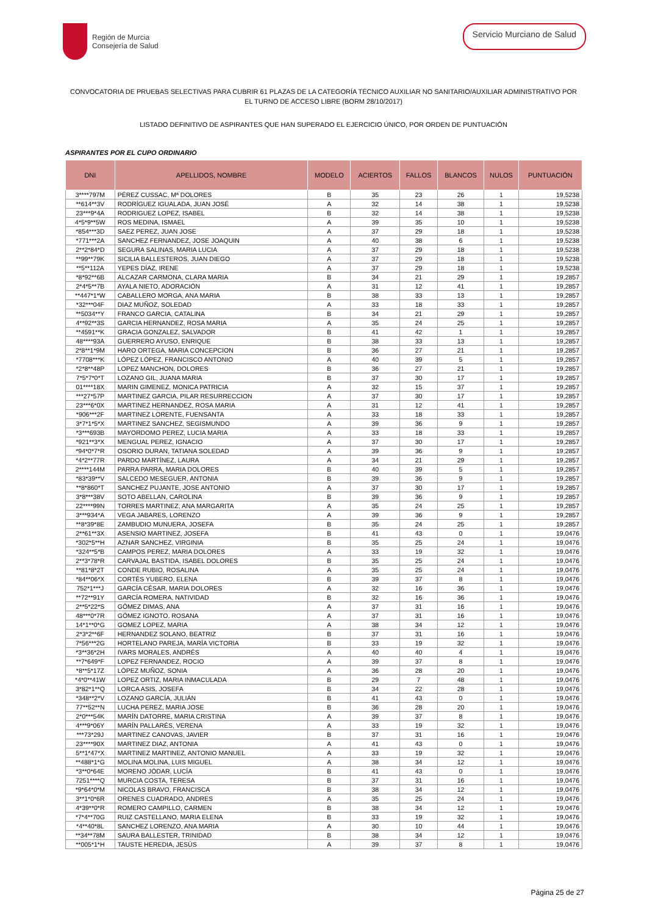Región de Murcia
Consejería de Salud
Servicio Murciano de Salud
CONVOCATORIA DE PRUEBAS SELECTIVAS PARA CUBRIR 61 PLAZAS DE LA CATEGORÍA TÉCNICO AUXILIAR NO SANITARIO/AUXILIAR ADMINISTRATIVO POR EL TURNO DE ACCESO LIBRE (BORM 28/10/2017)
LISTADO DEFINITIVO DE ASPIRANTES QUE HAN SUPERADO EL EJERCICIO ÚNICO, POR ORDEN DE PUNTUACIÓN
ASPIRANTES POR EL CUPO ORDINARIO
| DNI | APELLIDOS, NOMBRE | MODELO | ACIERTOS | FALLOS | BLANCOS | NULOS | PUNTUACIÓN |
| --- | --- | --- | --- | --- | --- | --- | --- |
| 3****797M | PÉREZ CUSSAC, Mª DOLORES | B | 35 | 23 | 26 | 1 | 19,5238 |
| **614**3V | RODRÍGUEZ IGUALADA, JUAN JOSÉ | A | 32 | 14 | 38 | 1 | 19,5238 |
| 23***9*4A | RODRIGUEZ LOPEZ, ISABEL | B | 32 | 14 | 38 | 1 | 19,5238 |
| 4*5*9**5W | ROS MEDINA, ISMAEL | A | 39 | 35 | 10 | 1 | 19,5238 |
| *854***3D | SAEZ PEREZ, JUAN JOSE | A | 37 | 29 | 18 | 1 | 19,5238 |
| *771***2A | SANCHEZ FERNANDEZ, JOSE JOAQUIN | A | 40 | 38 | 6 | 1 | 19,5238 |
| 2**2*84*D | SEGURA SALINAS, MARIA LUCIA | A | 37 | 29 | 18 | 1 | 19,5238 |
| **99**79K | SICILIA BALLESTEROS, JUAN DIEGO | A | 37 | 29 | 18 | 1 | 19,5238 |
| **5**112A | YEPES DÍAZ, IRENE | A | 37 | 29 | 18 | 1 | 19,5238 |
| *8*92**6B | ALCAZAR CARMONA, CLARA MARIA | B | 34 | 21 | 29 | 1 | 19,2857 |
| 2*4*5**7B | AYALA NIETO, ADORACIÓN | A | 31 | 12 | 41 | 1 | 19,2857 |
| **447*1*W | CABALLERO MORGA, ANA MARIA | B | 38 | 33 | 13 | 1 | 19,2857 |
| *32***04F | DIAZ MUÑOZ, SOLEDAD | A | 33 | 18 | 33 | 1 | 19,2857 |
| **5034**Y | FRANCO GARCIA, CATALINA | B | 34 | 21 | 29 | 1 | 19,2857 |
| 4**92**3S | GARCIA HERNANDEZ, ROSA MARIA | A | 35 | 24 | 25 | 1 | 19,2857 |
| **4591**K | GRACIA GONZALEZ, SALVADOR | B | 41 | 42 | 1 | 1 | 19,2857 |
| 48****93A | GUERRERO AYUSO, ENRIQUE | B | 38 | 33 | 13 | 1 | 19,2857 |
| 2*8**1*9M | HARO ORTEGA, MARIA CONCEPCION | B | 36 | 27 | 21 | 1 | 19,2857 |
| *7708***K | LÓPEZ LÓPEZ, FRANCISCO ANTONIO | A | 40 | 39 | 5 | 1 | 19,2857 |
| *2*8**48P | LOPEZ MANCHON, DOLORES | B | 36 | 27 | 21 | 1 | 19,2857 |
| 7*5*7*0*T | LOZANO GIL, JUANA MARIA | B | 37 | 30 | 17 | 1 | 19,2857 |
| 01****18X | MARIN GIMENEZ, MONICA PATRICIA | A | 32 | 15 | 37 | 1 | 19,2857 |
| ***27*57P | MARTINEZ GARCIA, PILAR RESURRECCION | A | 37 | 30 | 17 | 1 | 19,2857 |
| 23***6*0X | MARTINEZ HERNANDEZ, ROSA MARIA | A | 31 | 12 | 41 | 1 | 19,2857 |
| *906***2F | MARTINEZ LORENTE, FUENSANTA | A | 33 | 18 | 33 | 1 | 19,2857 |
| 3*7*1*5*X | MARTINEZ SANCHEZ, SEGISMUNDO | A | 39 | 36 | 9 | 1 | 19,2857 |
| *3***693B | MAYORDOMO PEREZ, LUCIA MARIA | A | 33 | 18 | 33 | 1 | 19,2857 |
| *921**3*X | MENGUAL PEREZ, IGNACIO | A | 37 | 30 | 17 | 1 | 19,2857 |
| *94*0*7*R | OSORIO DURAN, TATIANA SOLEDAD | A | 39 | 36 | 9 | 1 | 19,2857 |
| *4*2**77R | PARDO MARTÍNEZ, LAURA | A | 34 | 21 | 29 | 1 | 19,2857 |
| 2****144M | PARRA PARRA, MARIA DOLORES | B | 40 | 39 | 5 | 1 | 19,2857 |
| *83*39**V | SALCEDO MESEGUER, ANTONIA | B | 39 | 36 | 9 | 1 | 19,2857 |
| **8*860*T | SANCHEZ PUJANTE, JOSE ANTONIO | A | 37 | 30 | 17 | 1 | 19,2857 |
| 3*8***38V | SOTO ABELLAN, CAROLINA | B | 39 | 36 | 9 | 1 | 19,2857 |
| 22****99N | TORRES MARTINEZ, ANA MARGARITA | A | 35 | 24 | 25 | 1 | 19,2857 |
| 3***934*A | VEGA JABARES, LORENZO | A | 39 | 36 | 9 | 1 | 19,2857 |
| **8*39*8E | ZAMBUDIO MUNUERA, JOSEFA | B | 35 | 24 | 25 | 1 | 19,2857 |
| 2**61**3X | ASENSIO MARTINEZ, JOSEFA | B | 41 | 43 | 0 | 1 | 19,0476 |
| *302*5**H | AZNAR SANCHEZ, VIRGINIA | B | 35 | 25 | 24 | 1 | 19,0476 |
| *324**5*B | CAMPOS PEREZ, MARIA DOLORES | A | 33 | 19 | 32 | 1 | 19,0476 |
| 2**3*78*R | CARVAJAL BASTIDA, ISABEL DOLORES | B | 35 | 25 | 24 | 1 | 19,0476 |
| **81*8*2T | CONDE RUBIO, ROSALINA | A | 35 | 25 | 24 | 1 | 19,0476 |
| *84**06*X | CORTÉS YUBERO, ELENA | B | 39 | 37 | 8 | 1 | 19,0476 |
| 752*1***J | GARCÍA CÉSAR, MARIA DOLORES | A | 32 | 16 | 36 | 1 | 19,0476 |
| **72**91Y | GARCÍA ROMERA, NATIVIDAD | B | 32 | 16 | 36 | 1 | 19,0476 |
| 2**5*22*S | GÓMEZ DIMAS, ANA | A | 37 | 31 | 16 | 1 | 19,0476 |
| 48***0*7R | GÓMEZ IGNOTO, ROSANA | A | 37 | 31 | 16 | 1 | 19,0476 |
| 14*1**0*G | GOMEZ LOPEZ, MARIA | A | 38 | 34 | 12 | 1 | 19,0476 |
| 2*3*2**6F | HERNANDEZ SOLANO, BEATRIZ | B | 37 | 31 | 16 | 1 | 19,0476 |
| 7*56***2G | HORTELANO PAREJA, MARÍA VICTORIA | B | 33 | 19 | 32 | 1 | 19,0476 |
| *3**36*2H | IVARS MORALES, ANDRÉS | A | 40 | 40 | 4 | 1 | 19,0476 |
| **7*649*F | LOPEZ FERNANDEZ, ROCIO | A | 39 | 37 | 8 | 1 | 19,0476 |
| *8**5*17Z | LÓPEZ MUÑOZ, SONIA | A | 36 | 28 | 20 | 1 | 19,0476 |
| *4*0**41W | LOPEZ ORTIZ, MARIA INMACULADA | B | 29 | 7 | 48 | 1 | 19,0476 |
| 3*82*1**Q | LORCA ASIS, JOSEFA | B | 34 | 22 | 28 | 1 | 19,0476 |
| *348**2*V | LOZANO GARCÍA, JULIÁN | B | 41 | 43 | 0 | 1 | 19,0476 |
| 77**52**N | LUCHA PEREZ, MARIA JOSE | B | 36 | 28 | 20 | 1 | 19,0476 |
| 2*0***54K | MARÍN DATORRE, MARIA CRISTINA | A | 39 | 37 | 8 | 1 | 19,0476 |
| 4***9*06Y | MARÍN PALLARÉS, VERENA | A | 33 | 19 | 32 | 1 | 19,0476 |
| ***73*29J | MARTINEZ CANOVAS, JAVIER | B | 37 | 31 | 16 | 1 | 19,0476 |
| 23****90X | MARTINEZ DIAZ, ANTONIA | A | 41 | 43 | 0 | 1 | 19,0476 |
| 5**1*47*X | MARTINEZ MARTINEZ, ANTONIO MANUEL | A | 33 | 19 | 32 | 1 | 19,0476 |
| **488*1*G | MOLINA MOLINA, LUIS MIGUEL | A | 38 | 34 | 12 | 1 | 19,0476 |
| *3**0*64E | MORENO JÓDAR, LUCÍA | B | 41 | 43 | 0 | 1 | 19,0476 |
| 7251****Q | MURCIA COSTA, TERESA | B | 37 | 31 | 16 | 1 | 19,0476 |
| *9*64*0*M | NICOLAS BRAVO, FRANCISCA | B | 38 | 34 | 12 | 1 | 19,0476 |
| 3**1*0*6R | ORENES CUADRADO, ANDRES | A | 35 | 25 | 24 | 1 | 19,0476 |
| 4*39**0*R | ROMERO CAMPILLO, CARMEN | B | 38 | 34 | 12 | 1 | 19,0476 |
| *7*4**70G | RUIZ CASTELLANO, MARIA ELENA | B | 33 | 19 | 32 | 1 | 19,0476 |
| *4**40*8L | SANCHEZ LORENZO, ANA MARIA | A | 30 | 10 | 44 | 1 | 19,0476 |
| **34**78M | SAURA BALLESTER, TRINIDAD | B | 38 | 34 | 12 | 1 | 19,0476 |
| **005*1*H | TAUSTE HEREDIA, JESÚS | A | 39 | 37 | 8 | 1 | 19,0476 |
Página 25 de 27